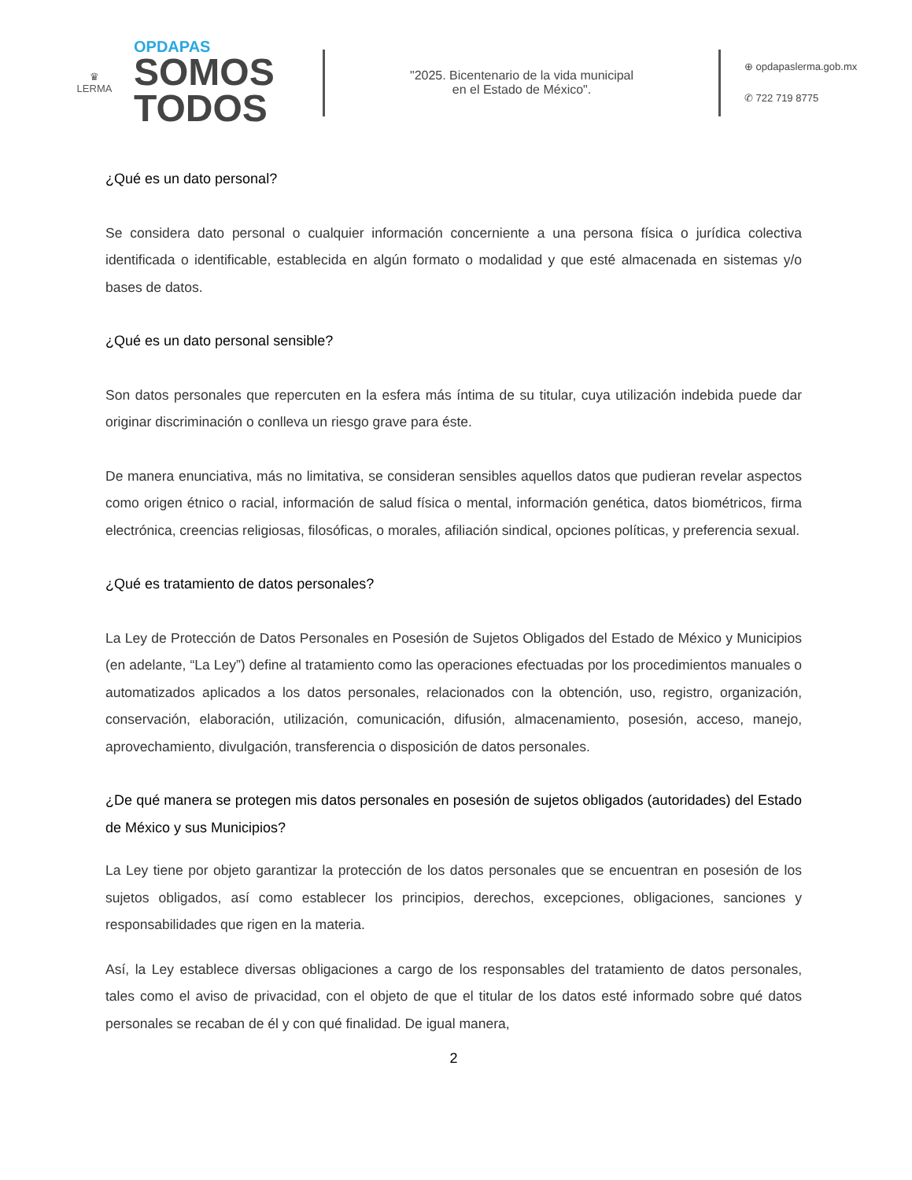♛
LERMA
OPDAPAS
SOMOS
TODOS
"2025. Bicentenario de la vida municipal
en el Estado de México".
⊕ opdapaslerma.gob.mx
✆ 722 719 8775
¿Qué es un dato personal?
Se considera dato personal o cualquier información concerniente a una persona física o jurídica colectiva identificada o identificable, establecida en algún formato o modalidad y que esté almacenada en sistemas y/o bases de datos.
¿Qué es un dato personal sensible?
Son datos personales que repercuten en la esfera más íntima de su titular, cuya utilización indebida puede dar originar discriminación o conlleva un riesgo grave para éste.
De manera enunciativa, más no limitativa, se consideran sensibles aquellos datos que pudieran revelar aspectos como origen étnico o racial, información de salud física o mental, información genética, datos biométricos, firma electrónica, creencias religiosas, filosóficas, o morales, afiliación sindical, opciones políticas, y preferencia sexual.
¿Qué es tratamiento de datos personales?
La Ley de Protección de Datos Personales en Posesión de Sujetos Obligados del Estado de México y Municipios (en adelante, “La Ley”) define al tratamiento como las operaciones efectuadas por los procedimientos manuales o automatizados aplicados a los datos personales, relacionados con la obtención, uso, registro, organización, conservación, elaboración, utilización, comunicación, difusión, almacenamiento, posesión, acceso, manejo, aprovechamiento, divulgación, transferencia o disposición de datos personales.
¿De qué manera se protegen mis datos personales en posesión de sujetos obligados (autoridades) del Estado de México y sus Municipios?
La Ley tiene por objeto garantizar la protección de los datos personales que se encuentran en posesión de los sujetos obligados, así como establecer los principios, derechos, excepciones, obligaciones, sanciones y responsabilidades que rigen en la materia.
Así, la Ley establece diversas obligaciones a cargo de los responsables del tratamiento de datos personales, tales como el aviso de privacidad, con el objeto de que el titular de los datos esté informado sobre qué datos personales se recaban de él y con qué finalidad. De igual manera,
2